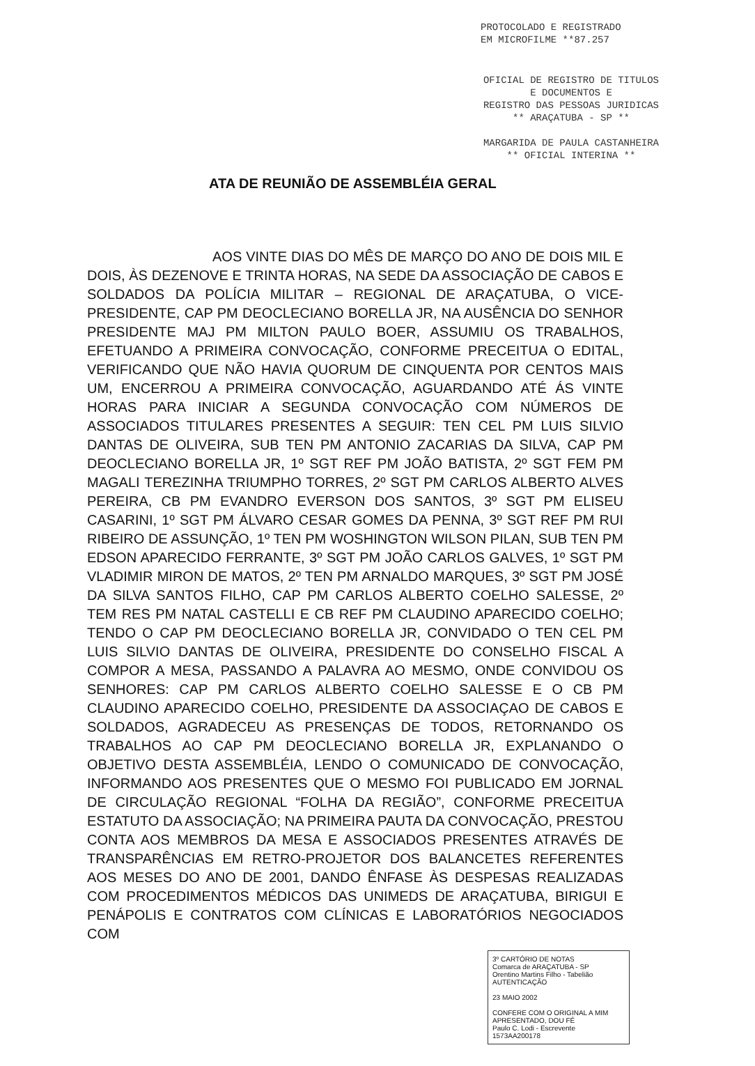PROTOCOLADO E REGISTRADO
EM MICROFILME **87.257
OFICIAL DE REGISTRO DE TITULOS E DOCUMENTOS E
REGISTRO DAS PESSOAS JURIDICAS
** ARAÇATUBA - SP **
MARGARIDA DE PAULA CASTANHEIRA
** OFICIAL INTERINA **
ATA DE REUNIÃO DE ASSEMBLÉIA GERAL
AOS VINTE DIAS DO MÊS DE MARÇO DO ANO DE DOIS MIL E DOIS, ÀS DEZENOVE E TRINTA HORAS, NA SEDE DA ASSOCIAÇÃO DE CABOS E SOLDADOS DA POLÍCIA MILITAR – REGIONAL DE ARAÇATUBA, O VICE-PRESIDENTE, CAP PM DEOCLECIANO BORELLA JR, NA AUSÊNCIA DO SENHOR PRESIDENTE MAJ PM MILTON PAULO BOER, ASSUMIU OS TRABALHOS, EFETUANDO A PRIMEIRA CONVOCAÇÃO, CONFORME PRECEITUA O EDITAL, VERIFICANDO QUE NÃO HAVIA QUORUM DE CINQUENTA POR CENTOS MAIS UM, ENCERROU A PRIMEIRA CONVOCAÇÃO, AGUARDANDO ATÉ ÁS VINTE HORAS PARA INICIAR A SEGUNDA CONVOCAÇÃO COM NÚMEROS DE ASSOCIADOS TITULARES PRESENTES A SEGUIR: TEN CEL PM LUIS SILVIO DANTAS DE OLIVEIRA, SUB TEN PM ANTONIO ZACARIAS DA SILVA, CAP PM DEOCLECIANO BORELLA JR, 1º SGT REF PM JOÃO BATISTA, 2º SGT FEM PM MAGALI TEREZINHA TRIUMPHO TORRES, 2º SGT PM CARLOS ALBERTO ALVES PEREIRA, CB PM EVANDRO EVERSON DOS SANTOS, 3º SGT PM ELISEU CASARINI, 1º SGT PM ÁLVARO CESAR GOMES DA PENNA, 3º SGT REF PM RUI RIBEIRO DE ASSUNÇÃO, 1º TEN PM WOSHINGTON WILSON PILAN, SUB TEN PM EDSON APARECIDO FERRANTE, 3º SGT PM JOÃO CARLOS GALVES, 1º SGT PM VLADIMIR MIRON DE MATOS, 2º TEN PM ARNALDO MARQUES, 3º SGT PM JOSÉ DA SILVA SANTOS FILHO, CAP PM CARLOS ALBERTO COELHO SALESSE, 2º TEM RES PM NATAL CASTELLI E CB REF PM CLAUDINO APARECIDO COELHO; TENDO O CAP PM DEOCLECIANO BORELLA JR, CONVIDADO O TEN CEL PM LUIS SILVIO DANTAS DE OLIVEIRA, PRESIDENTE DO CONSELHO FISCAL A COMPOR A MESA, PASSANDO A PALAVRA AO MESMO, ONDE CONVIDOU OS SENHORES: CAP PM CARLOS ALBERTO COELHO SALESSE E O CB PM CLAUDINO APARECIDO COELHO, PRESIDENTE DA ASSOCIAÇAO DE CABOS E SOLDADOS, AGRADECEU AS PRESENÇAS DE TODOS, RETORNANDO OS TRABALHOS AO CAP PM DEOCLECIANO BORELLA JR, EXPLANANDO O OBJETIVO DESTA ASSEMBLÉIA, LENDO O COMUNICADO DE CONVOCAÇÃO, INFORMANDO AOS PRESENTES QUE O MESMO FOI PUBLICADO EM JORNAL DE CIRCULAÇÃO REGIONAL “FOLHA DA REGIÃO”, CONFORME PRECEITUA ESTATUTO DA ASSOCIAÇÃO; NA PRIMEIRA PAUTA DA CONVOCAÇÃO, PRESTOU CONTA AOS MEMBROS DA MESA E ASSOCIADOS PRESENTES ATRAVÉS DE TRANSPARÊNCIAS EM RETRO-PROJETOR DOS BALANCETES REFERENTES AOS MESES DO ANO DE 2001, DANDO ÊNFASE ÀS DESPESAS REALIZADAS COM PROCEDIMENTOS MÉDICOS DAS UNIMEDS DE ARAÇATUBA, BIRIGUI E PENÁPOLIS E CONTRATOS COM CLÍNICAS E LABORATÓRIOS NEGOCIADOS COM
3º CARTÓRIO DE NOTAS
Comarca de ARAÇATUBA - SP
Orentino Martins Filho - Tabelião
AUTENTICAÇÃO
23 MAIO 2002
CONFERE COM O ORIGINAL A MIM APRESENTADO, DOU FÉ
Paulo C. Lodi - Escrevente
1573AA200178